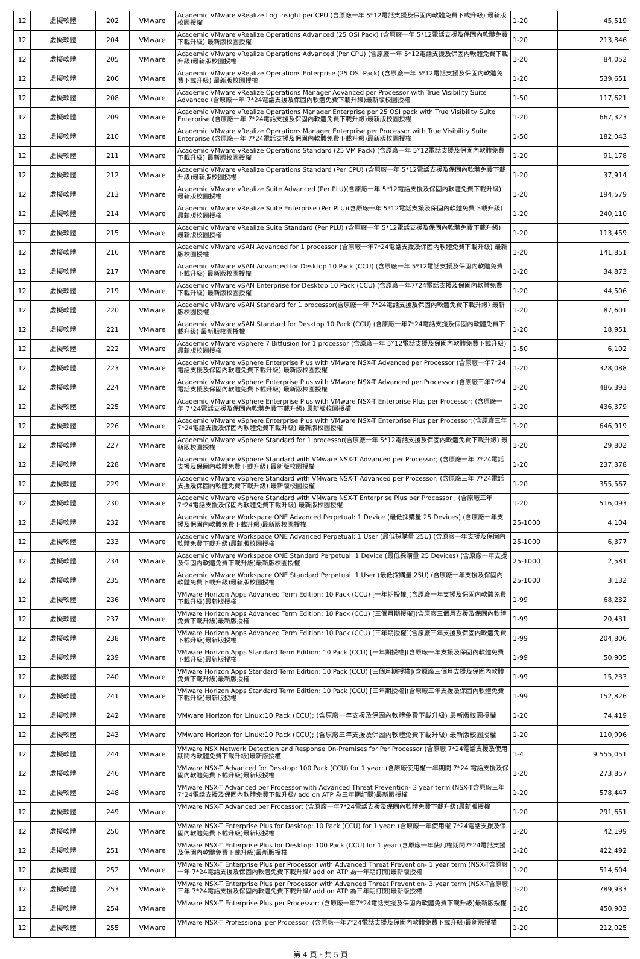| 12 | 虛擬軟體 | 202 | VMware | Academic VMware vRealize Log Insight per CPU (含原廠一年 5*12電話支援及保固內軟體免費下載升級) 最新版校園授權 | 1-20 | 45,519 |
| 12 | 虛擬軟體 | 204 | VMware | Academic VMware vRealize Operations Advanced (25 OSI Pack) (含原廠一年 5*12電話支援及保固內軟體免費下載升級) 最新版校園授權 | 1-20 | 213,846 |
| 12 | 虛擬軟體 | 205 | VMware | Academic VMware vRealize Operations Advanced (Per CPU) (含原廠一年 5*12電話支援及保固內軟體免費下載升級)最新版校園授權 | 1-20 | 84,052 |
| 12 | 虛擬軟體 | 206 | VMware | Academic VMware vRealize Operations Enterprise (25 OSI Pack) (含原廠一年 5*12電話支援及保固內軟體免費下載升級) 最新版校園授權 | 1-20 | 539,651 |
| 12 | 虛擬軟體 | 208 | VMware | Academic VMware vRealize Operations Manager Advanced per Processor with True Visibility Suite Advanced (含原廠一年 7*24電話支援及保固內軟體免費下載升級)最新版校園授權 | 1-50 | 117,621 |
| 12 | 虛擬軟體 | 209 | VMware | Academic VMware vRealize Operations Manager Enterprise per 25 OSI pack with True Visibility Suite Enterprise (含原廠一年 7*24電話支援及保固內軟體免費下載升級)最新版校園授權 | 1-20 | 667,323 |
| 12 | 虛擬軟體 | 210 | VMware | Academic VMware vRealize Operations Manager Enterprise per Processor with True Visibility Suite Enterprise (含原廠一年 7*24電話支援及保固內軟體免費下載升級)最新版校園授權 | 1-50 | 182,043 |
| 12 | 虛擬軟體 | 211 | VMware | Academic VMware vRealize Operations Standard (25 VM Pack) (含原廠一年 5*12電話支援及保固內軟體免費下載升級) 最新版校園授權 | 1-20 | 91,178 |
| 12 | 虛擬軟體 | 212 | VMware | Academic VMware vRealize Operations Standard (Per CPU) (含原廠一年 5*12電話支援及保固內軟體免費下載升級)最新版校園授權 | 1-20 | 37,914 |
| 12 | 虛擬軟體 | 213 | VMware | Academic VMware vRealize Suite Advanced (Per PLU)(含原廠一年 5*12電話支援及保固內軟體免費下載升級) 最新版校園授權 | 1-20 | 194,579 |
| 12 | 虛擬軟體 | 214 | VMware | Academic VMware vRealize Suite Enterprise (Per PLU)(含原廠一年 5*12電話支援及保固內軟體免費下載升級) 最新版校園授權 | 1-20 | 240,110 |
| 12 | 虛擬軟體 | 215 | VMware | Academic VMware vRealize Suite Standard (Per PLU) (含原廠一年 5*12電話支援及保固內軟體免費下載升級) 最新版校園授權 | 1-20 | 113,459 |
| 12 | 虛擬軟體 | 216 | VMware | Academic VMware vSAN Advanced for 1 processor (含原廠一年7*24電話支援及保固內軟體免費下載升級) 最新版校園授權 | 1-20 | 141,851 |
| 12 | 虛擬軟體 | 217 | VMware | Academic VMware vSAN Advanced for Desktop 10 Pack (CCU) (含原廠一年 5*12電話支援及保固內軟體免費下載升級) 最新版校園授權 | 1-20 | 34,873 |
| 12 | 虛擬軟體 | 219 | VMware | Academic VMware vSAN Enterprise for Desktop 10 Pack (CCU) (含原廠一年7*24電話支援及保固內軟體免費下載升級) 最新版校園授權 | 1-20 | 44,506 |
| 12 | 虛擬軟體 | 220 | VMware | Academic VMware vSAN Standard for 1 processor(含原廠一年 7*24電話支援及保固內軟體免費下載升級) 最新版校園授權 | 1-20 | 87,601 |
| 12 | 虛擬軟體 | 221 | VMware | Academic VMware vSAN Standard for Desktop 10 Pack (CCU) (含原廠一年7*24電話支援及保固內軟體免費下載升級) 最新版校園授權 | 1-20 | 18,951 |
| 12 | 虛擬軟體 | 222 | VMware | Academic VMware vSphere 7 Bitfusion for 1 processor (含原廠一年 5*12電話支援及保固內軟體免費下載升級) 最新版校園授權 | 1-50 | 6,102 |
| 12 | 虛擬軟體 | 223 | VMware | Academic VMware vSphere Enterprise Plus with VMware NSX-T Advanced per Processor (含原廠一年7*24電話支援及保固內軟體免費下載升級) 最新版校園授權 | 1-20 | 328,088 |
| 12 | 虛擬軟體 | 224 | VMware | Academic VMware vSphere Enterprise Plus with VMware NSX-T Advanced per Processor (含原廠三年7*24電話支援及保固內軟體免費下載升級) 最新版校園授權 | 1-20 | 486,393 |
| 12 | 虛擬軟體 | 225 | VMware | Academic VMware vSphere Enterprise Plus with VMware NSX-T Enterprise Plus per Processor; (含原廠一年 7*24電話支援及保固內軟體免費下載升級) 最新版校園授權 | 1-20 | 436,379 |
| 12 | 虛擬軟體 | 226 | VMware | Academic VMware vSphere Enterprise Plus with VMware NSX-T Enterprise Plus per Processor;(含原廠三年 7*24電話支援及保固內軟體免費下載升級) 最新版校園授權 | 1-20 | 646,919 |
| 12 | 虛擬軟體 | 227 | VMware | Academic VMware vSphere Standard for 1 processor(含原廠一年 5*12電話支援及保固內軟體免費下載升級) 最新版校園授權 | 1-20 | 29,802 |
| 12 | 虛擬軟體 | 228 | VMware | Academic VMware vSphere Standard with VMware NSX-T Advanced per Processor; (含原廠一年 7*24電話支援及保固內軟體免費下載升級) 最新版校園授權 | 1-20 | 237,378 |
| 12 | 虛擬軟體 | 229 | VMware | Academic VMware vSphere Standard with VMware NSX-T Advanced per Processor; (含原廠三年 7*24電話支援及保固內軟體免費下載升級) 最新版校園授權 | 1-20 | 355,567 |
| 12 | 虛擬軟體 | 230 | VMware | Academic VMware vSphere Standard with VMware NSX-T Enterprise Plus per Processor ; (含原廠三年 7*24電話支援及保固內軟體免費下載升級) 最新版校園授權 | 1-20 | 516,093 |
| 12 | 虛擬軟體 | 232 | VMware | Academic VMware Workspace ONE Advanced Perpetual: 1 Device (最低採購量 25 Devices) (含原廠一年支援及保固內軟體免費下載升級)最新版校園授權 | 25-1000 | 4,104 |
| 12 | 虛擬軟體 | 233 | VMware | Academic VMware Workspace ONE Advanced Perpetual: 1 User (最低採購量 25U) (含原廠一年支援及保固內軟體免費下載升級)最新版校園授權 | 25-1000 | 6,377 |
| 12 | 虛擬軟體 | 234 | VMware | Academic VMware Workspace ONE Standard Perpetual: 1 Device (最低採購量 25 Devices) (含原廠一年支援及保固內軟體免費下載升級)最新版校園授權 | 25-1000 | 2,581 |
| 12 | 虛擬軟體 | 235 | VMware | Academic VMware Workspace ONE Standard Perpetual: 1 User (最低採購量 25U) (含原廠一年支援及保固內軟體免費下載升級)最新版校園授權 | 25-1000 | 3,132 |
| 12 | 虛擬軟體 | 236 | VMware | VMware Horizon Apps Advanced Term Edition: 10 Pack (CCU) [一年期授權](含原廠一年支援及保固內軟體免費下載升級)最新版授權 | 1-99 | 68,232 |
| 12 | 虛擬軟體 | 237 | VMware | VMware Horizon Apps Advanced Term Edition: 10 Pack (CCU) [三個月期授權](含原廠三個月支援及保固內軟體免費下載升級)最新版授權 | 1-99 | 20,431 |
| 12 | 虛擬軟體 | 238 | VMware | VMware Horizon Apps Advanced Term Edition: 10 Pack (CCU) [三年期授權](含原廠三年支援及保固內軟體免費下載升級)最新版授權 | 1-99 | 204,806 |
| 12 | 虛擬軟體 | 239 | VMware | VMware Horizon Apps Standard Term Edition: 10 Pack (CCU) [一年期授權](含原廠一年支援及保固內軟體免費下載升級)最新版授權 | 1-99 | 50,905 |
| 12 | 虛擬軟體 | 240 | VMware | VMware Horizon Apps Standard Term Edition: 10 Pack (CCU) [三個月期授權](含原廠三個月支援及保固內軟體免費下載升級)最新版授權 | 1-99 | 15,233 |
| 12 | 虛擬軟體 | 241 | VMware | VMware Horizon Apps Standard Term Edition: 10 Pack (CCU) [三年期授權](含原廠三年支援及保固內軟體免費下載升級)最新版授權 | 1-99 | 152,826 |
| 12 | 虛擬軟體 | 242 | VMware | VMware Horizon for Linux:10 Pack (CCU); (含原廠一年支援及保固內軟體免費下載升級) 最新版校園授權 | 1-20 | 74,419 |
| 12 | 虛擬軟體 | 243 | VMware | VMware Horizon for Linux:10 Pack (CCU); (含原廠三年支援及保固內軟體免費下載升級) 最新版校園授權 | 1-20 | 110,996 |
| 12 | 虛擬軟體 | 244 | VMware | VMware NSX Network Detection and Response On-Premises for Per Processor (含原廠 7*24電話支援及使用期間內軟體免費下載升級)最新版授權 | 1-4 | 9,555,051 |
| 12 | 虛擬軟體 | 246 | VMware | VMware NSX-T Advanced for Desktop: 100 Pack (CCU) for 1 year; (含原廠使用權一年期間 7*24 電話支援及保固內軟體免費下載升級)最新版授權 | 1-20 | 273,857 |
| 12 | 虛擬軟體 | 248 | VMware | VMware NSX-T Advanced per Processor with Advanced Threat Prevention- 3 year term (NSX-T含原廠三年 7*24電話支援及保固內軟體免費下載升級/ add on ATP 為三年期訂閱)最新版授權 | 1-20 | 578,447 |
| 12 | 虛擬軟體 | 249 | VMware | VMware NSX-T Advanced per Processor; (含原廠一年7*24電話支援及保固內軟體免費下載升級)最新版授權 | 1-20 | 291,651 |
| 12 | 虛擬軟體 | 250 | VMware | VMware NSX-T Enterprise Plus for Desktop: 10 Pack (CCU) for 1 year; (含原廠一年使用權 7*24電話支援及保固內軟體免費下載升級)最新版授權 | 1-20 | 42,199 |
| 12 | 虛擬軟體 | 251 | VMware | VMware NSX-T Enterprise Plus for Desktop: 100 Pack (CCU) for 1 year (含原廠一年使用權期間7*24電話支援及保固內軟體免費下載升級)最新版授權 | 1-20 | 422,492 |
| 12 | 虛擬軟體 | 252 | VMware | VMware NSX-T Enterprise Plus per Processor with Advanced Threat Prevention- 1 year term (NSX-T含原廠一年 7*24電話支援及保固內軟體免費下載升級/ add on ATP 為一年期訂閱)最新版授權 | 1-20 | 514,604 |
| 12 | 虛擬軟體 | 253 | VMware | VMware NSX-T Enterprise Plus per Processor with Advanced Threat Prevention- 3 year term (NSX-T含原廠三年 7*24電話支援及保固內軟體免費下載升級/ add on ATP 為三年期訂閱)最新版授權 | 1-20 | 789,933 |
| 12 | 虛擬軟體 | 254 | VMware | VMware NSX-T Enterprise Plus per Processor; (含原廠一年7*24電話支援及保固內軟體免費下載升級)最新版授權 | 1-20 | 450,903 |
| 12 | 虛擬軟體 | 255 | VMware | VMware NSX-T Professional per Processor; (含原廠一年7*24電話支援及保固內軟體免費下載升級)最新版授權 | 1-20 | 212,025 |
第 4 頁，共 5 頁